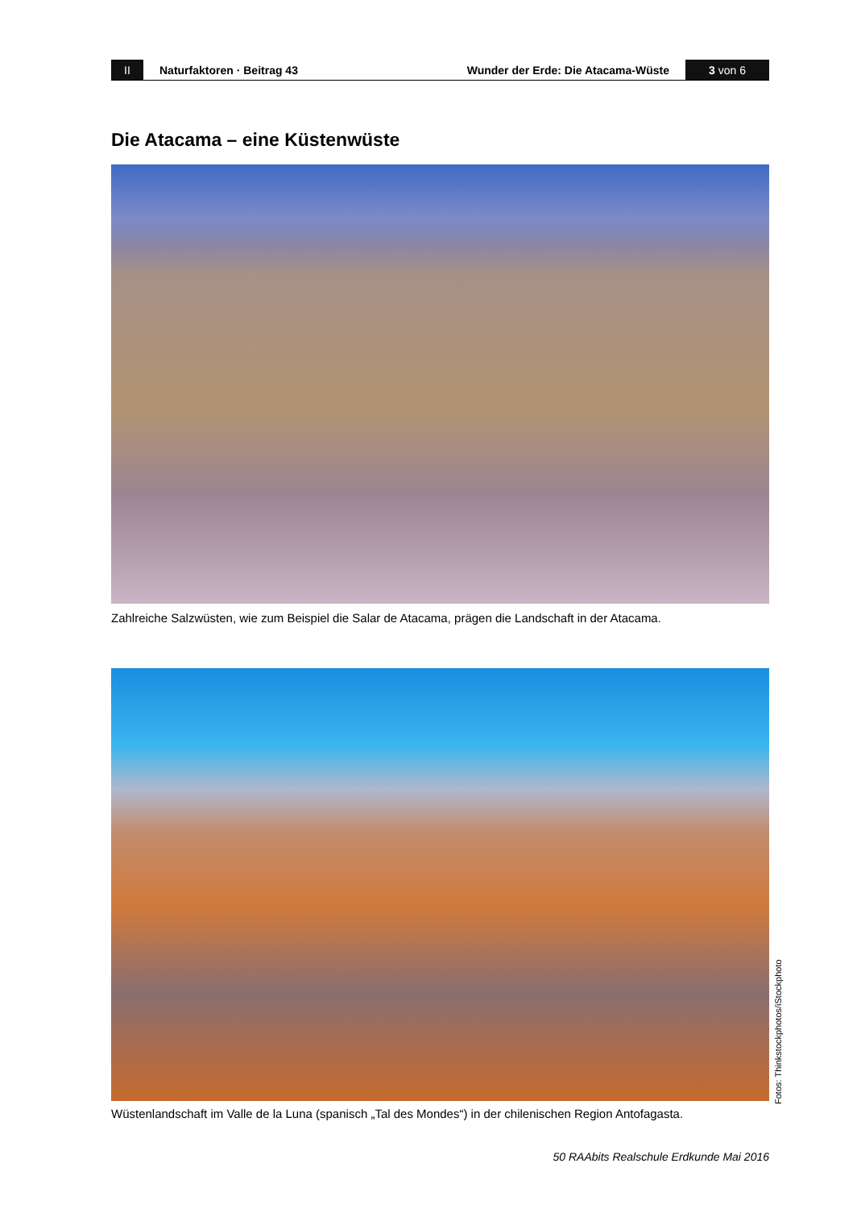II
Naturfaktoren · Beitrag 43
Wunder der Erde: Die Atacama-Wüste
3 von 6
Die Atacama – eine Küstenwüste
Zahlreiche Salzwüsten, wie zum Beispiel die Salar de Atacama, prägen die Landschaft in der Atacama.
Fotos: Thinkstockphotos/iStockphoto
Wüstenlandschaft im Valle de la Luna (spanisch „Tal des Mondes“) in der chilenischen Region Antofagasta.
50 RAAbits Realschule Erdkunde Mai 2016